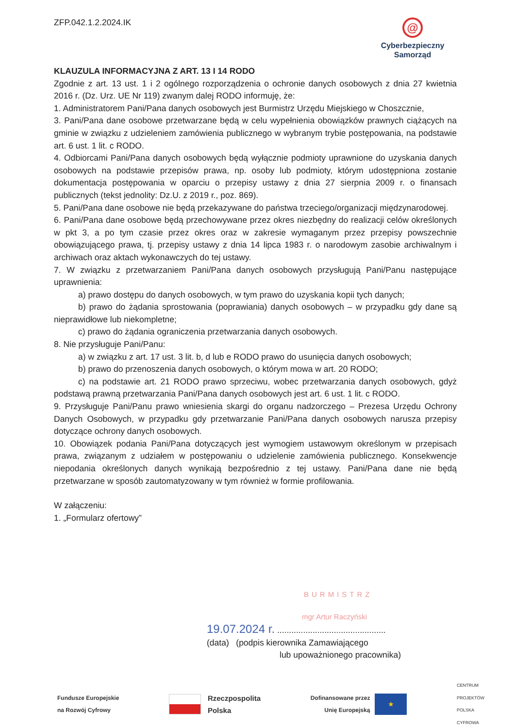ZFP.042.1.2.2024.IK
@
Cyberbezpieczny
Samorząd
KLAUZULA INFORMACYJNA Z ART. 13 I 14 RODO
Zgodnie z art. 13 ust. 1 i 2 ogólnego rozporządzenia o ochronie danych osobowych z dnia 27 kwietnia 2016 r. (Dz. Urz. UE Nr 119) zwanym dalej RODO informuję, że:
1. Administratorem Pani/Pana danych osobowych jest Burmistrz Urzędu Miejskiego w Choszcznie,
3. Pani/Pana dane osobowe przetwarzane będą w celu wypełnienia obowiązków prawnych ciążących na gminie w związku z udzieleniem zamówienia publicznego w wybranym trybie postępowania, na podstawie art. 6 ust. 1 lit. c RODO.
4. Odbiorcami Pani/Pana danych osobowych będą wyłącznie podmioty uprawnione do uzyskania danych osobowych na podstawie przepisów prawa, np. osoby lub podmioty, którym udostępniona zostanie dokumentacja postępowania w oparciu o przepisy ustawy z dnia 27 sierpnia 2009 r. o finansach publicznych (tekst jednolity: Dz.U. z 2019 r., poz. 869).
5. Pani/Pana dane osobowe nie będą przekazywane do państwa trzeciego/organizacji międzynarodowej.
6. Pani/Pana dane osobowe będą przechowywane przez okres niezbędny do realizacji celów określonych w pkt 3, a po tym czasie przez okres oraz w zakresie wymaganym przez przepisy powszechnie obowiązującego prawa, tj. przepisy ustawy z dnia 14 lipca 1983 r. o narodowym zasobie archiwalnym i archiwach oraz aktach wykonawczych do tej ustawy.
7. W związku z przetwarzaniem Pani/Pana danych osobowych przysługują Pani/Panu następujące uprawnienia:
a) prawo dostępu do danych osobowych, w tym prawo do uzyskania kopii tych danych;
b) prawo do żądania sprostowania (poprawiania) danych osobowych – w przypadku gdy dane są nieprawidłowe lub niekompletne;
c) prawo do żądania ograniczenia przetwarzania danych osobowych.
8. Nie przysługuje Pani/Panu:
a) w związku z art. 17 ust. 3 lit. b, d lub e RODO prawo do usunięcia danych osobowych;
b) prawo do przenoszenia danych osobowych, o którym mowa w art. 20 RODO;
c) na podstawie art. 21 RODO prawo sprzeciwu, wobec przetwarzania danych osobowych, gdyż podstawą prawną przetwarzania Pani/Pana danych osobowych jest art. 6 ust. 1 lit. c RODO.
9. Przysługuje Pani/Panu prawo wniesienia skargi do organu nadzorczego – Prezesa Urzędu Ochrony Danych Osobowych, w przypadku gdy przetwarzanie Pani/Pana danych osobowych narusza przepisy dotyczące ochrony danych osobowych.
10. Obowiązek podania Pani/Pana dotyczących jest wymogiem ustawowym określonym w przepisach prawa, związanym z udziałem w postępowaniu o udzielenie zamówienia publicznego. Konsekwencje niepodania określonych danych wynikają bezpośrednio z tej ustawy. Pani/Pana dane nie będą przetwarzane w sposób zautomatyzowany w tym również w formie profilowania.
W załączeniu:
1. „Formularz ofertowy”
BURMISTRZ
mgr Artur Raczyński
19.07.2024 r. ..............................................
(data) (podpis kierownika Zamawiającego
lub upoważnionego pracownika)
Fundusze Europejskie
na Rozwój Cyfrowy
Rzeczpospolita
Polska
Dofinansowane przez
Unię Europejską
★
CENTRUM
PROJEKTÓW
POLSKA
CYFROWA